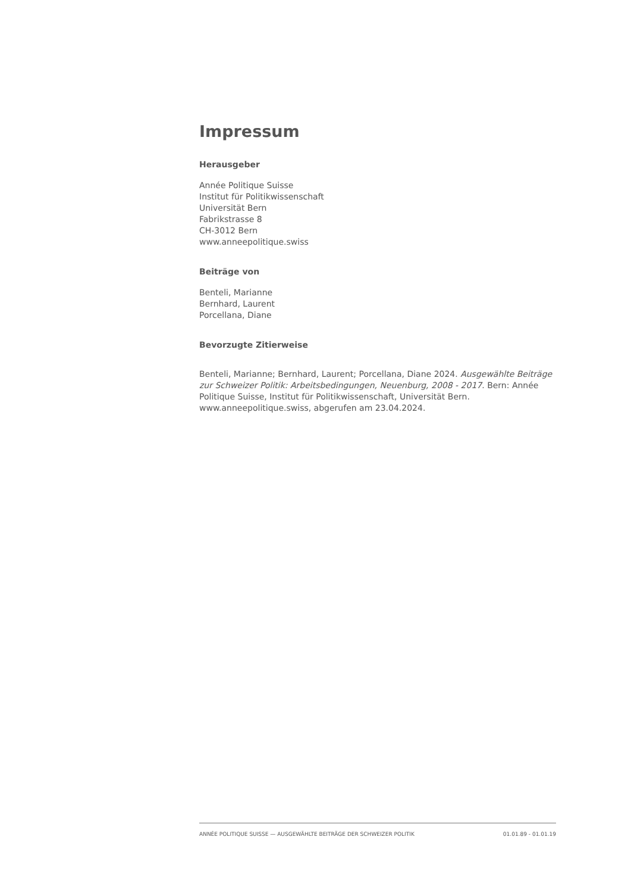Impressum
Herausgeber
Année Politique Suisse
Institut für Politikwissenschaft
Universität Bern
Fabrikstrasse 8
CH-3012 Bern
www.anneepolitique.swiss
Beiträge von
Benteli, Marianne
Bernhard, Laurent
Porcellana, Diane
Bevorzugte Zitierweise
Benteli, Marianne; Bernhard, Laurent; Porcellana, Diane 2024. Ausgewählte Beiträge zur Schweizer Politik: Arbeitsbedingungen, Neuenburg, 2008 - 2017. Bern: Année Politique Suisse, Institut für Politikwissenschaft, Universität Bern. www.anneepolitique.swiss, abgerufen am 23.04.2024.
ANNÉE POLITIQUE SUISSE — AUSGEWÄHLTE BEITRÄGE DER SCHWEIZER POLITIK 01.01.89 - 01.01.19